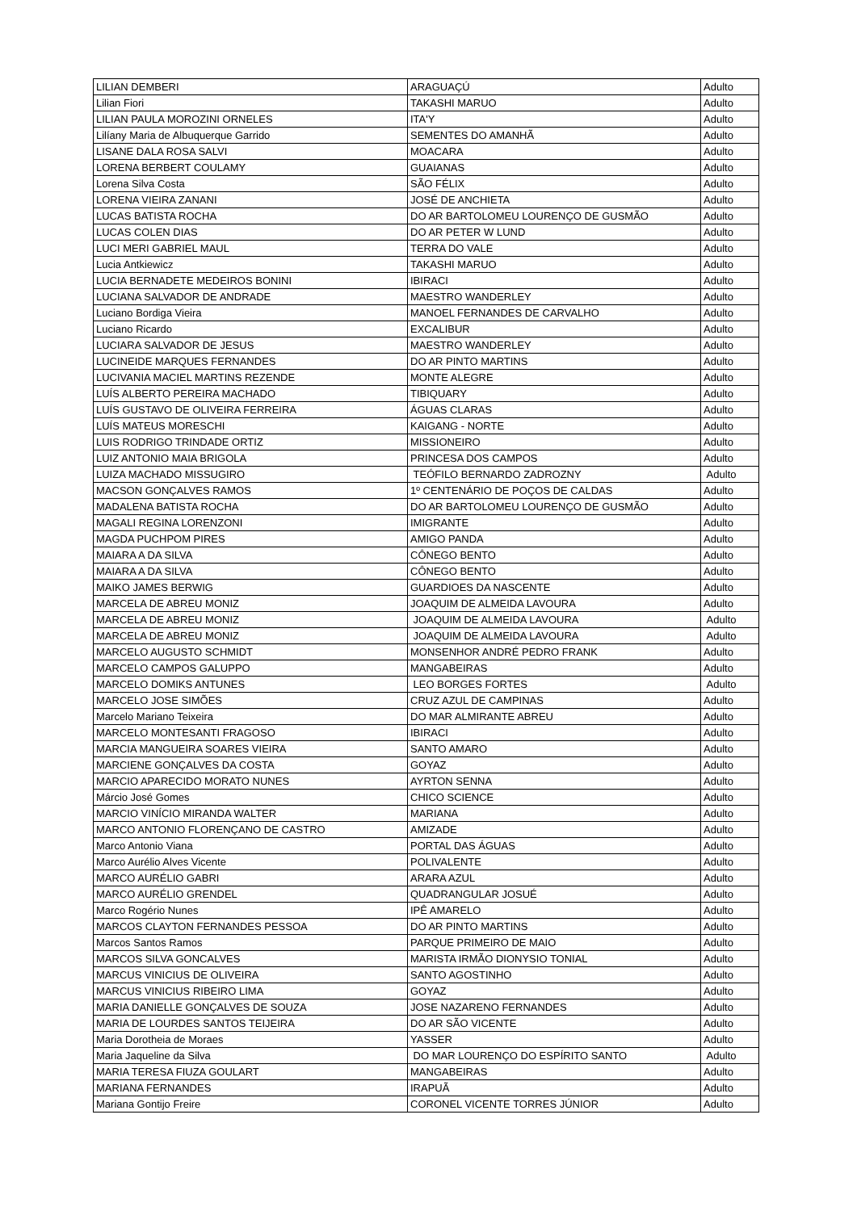| LILIAN DEMBERI | ARAGUAÇÚ | Adulto |
| Lilian Fiori | TAKASHI MARUO | Adulto |
| LILIAN PAULA MOROZINI ORNELES | ITA'Y | Adulto |
| Lilíany Maria de Albuquerque Garrido | SEMENTES DO AMANHÃ | Adulto |
| LISANE DALA ROSA SALVI | MOACARA | Adulto |
| LORENA BERBERT COULAMY | GUAIANAS | Adulto |
| Lorena Silva Costa | SÃO FÉLIX | Adulto |
| LORENA VIEIRA ZANANI | JOSÉ DE ANCHIETA | Adulto |
| LUCAS BATISTA ROCHA | DO AR BARTOLOMEU LOURENÇO DE GUSMÃO | Adulto |
| LUCAS COLEN DIAS | DO AR PETER W LUND | Adulto |
| LUCI MERI GABRIEL MAUL | TERRA DO VALE | Adulto |
| Lucia Antkiewicz | TAKASHI MARUO | Adulto |
| LUCIA BERNADETE MEDEIROS BONINI | IBIRACI | Adulto |
| LUCIANA SALVADOR DE ANDRADE | MAESTRO WANDERLEY | Adulto |
| Luciano Bordiga Vieira | MANOEL FERNANDES DE CARVALHO | Adulto |
| Luciano Ricardo | EXCALIBUR | Adulto |
| LUCIARA SALVADOR DE JESUS | MAESTRO WANDERLEY | Adulto |
| LUCINEIDE MARQUES FERNANDES | DO AR PINTO MARTINS | Adulto |
| LUCIVANIA MACIEL MARTINS REZENDE | MONTE ALEGRE | Adulto |
| LUÍS ALBERTO PEREIRA MACHADO | TIBIQUARY | Adulto |
| LUÍS GUSTAVO DE OLIVEIRA FERREIRA | ÁGUAS CLARAS | Adulto |
| LUÍS MATEUS MORESCHI | KAIGANG - NORTE | Adulto |
| LUIS RODRIGO TRINDADE ORTIZ | MISSIONEIRO | Adulto |
| LUIZ ANTONIO MAIA BRIGOLA | PRINCESA DOS CAMPOS | Adulto |
| LUIZA MACHADO MISSUGIRO | TEÓFILO BERNARDO ZADROZNY | Adulto |
| MACSON GONÇALVES RAMOS | 1º CENTENÁRIO DE POÇOS DE CALDAS | Adulto |
| MADALENA BATISTA ROCHA | DO AR BARTOLOMEU LOURENÇO DE GUSMÃO | Adulto |
| MAGALI REGINA LORENZONI | IMIGRANTE | Adulto |
| MAGDA PUCHPOM PIRES | AMIGO PANDA | Adulto |
| MAIARA A DA SILVA | CÔNEGO BENTO | Adulto |
| MAIARA A DA SILVA | CÔNEGO BENTO | Adulto |
| MAIKO JAMES BERWIG | GUARDIOES DA NASCENTE | Adulto |
| MARCELA DE ABREU MONIZ | JOAQUIM DE ALMEIDA LAVOURA | Adulto |
| MARCELA DE ABREU MONIZ | JOAQUIM DE ALMEIDA LAVOURA | Adulto |
| MARCELA DE ABREU MONIZ | JOAQUIM DE ALMEIDA LAVOURA | Adulto |
| MARCELO AUGUSTO SCHMIDT | MONSENHOR ANDRÉ PEDRO FRANK | Adulto |
| MARCELO CAMPOS GALUPPO | MANGABEIRAS | Adulto |
| MARCELO DOMIKS ANTUNES | LEO BORGES FORTES | Adulto |
| MARCELO JOSE SIMÕES | CRUZ AZUL DE CAMPINAS | Adulto |
| Marcelo Mariano Teixeira | DO MAR ALMIRANTE ABREU | Adulto |
| MARCELO MONTESANTI FRAGOSO | IBIRACI | Adulto |
| MARCIA MANGUEIRA SOARES VIEIRA | SANTO AMARO | Adulto |
| MARCIENE GONÇALVES DA COSTA | GOYAZ | Adulto |
| MARCIO APARECIDO MORATO NUNES | AYRTON SENNA | Adulto |
| Márcio José Gomes | CHICO SCIENCE | Adulto |
| MARCIO VINÍCIO MIRANDA WALTER | MARIANA | Adulto |
| MARCO ANTONIO FLORENÇANO DE CASTRO | AMIZADE | Adulto |
| Marco Antonio Viana | PORTAL DAS ÁGUAS | Adulto |
| Marco Aurélio Alves Vicente | POLIVALENTE | Adulto |
| MARCO AURÉLIO GABRI | ARARA AZUL | Adulto |
| MARCO AURÉLIO GRENDEL | QUADRANGULAR JOSUÉ | Adulto |
| Marco Rogério Nunes | IPÊ AMARELO | Adulto |
| MARCOS CLAYTON FERNANDES PESSOA | DO AR PINTO MARTINS | Adulto |
| Marcos Santos Ramos | PARQUE PRIMEIRO DE MAIO | Adulto |
| MARCOS SILVA GONCALVES | MARISTA IRMÃO DIONYSIO TONIAL | Adulto |
| MARCUS VINICIUS DE OLIVEIRA | SANTO AGOSTINHO | Adulto |
| MARCUS VINICIUS RIBEIRO LIMA | GOYAZ | Adulto |
| MARIA DANIELLE GONÇALVES DE SOUZA | JOSE NAZARENO FERNANDES | Adulto |
| MARIA DE LOURDES SANTOS TEIJEIRA | DO AR SÃO VICENTE | Adulto |
| Maria Dorotheia de Moraes | YASSER | Adulto |
| Maria Jaqueline da Silva | DO MAR LOURENÇO DO ESPÍRITO SANTO | Adulto |
| MARIA TERESA FIUZA GOULART | MANGABEIRAS | Adulto |
| MARIANA FERNANDES | IRAPUÃ | Adulto |
| Mariana Gontijo Freire | CORONEL VICENTE TORRES JÚNIOR | Adulto |